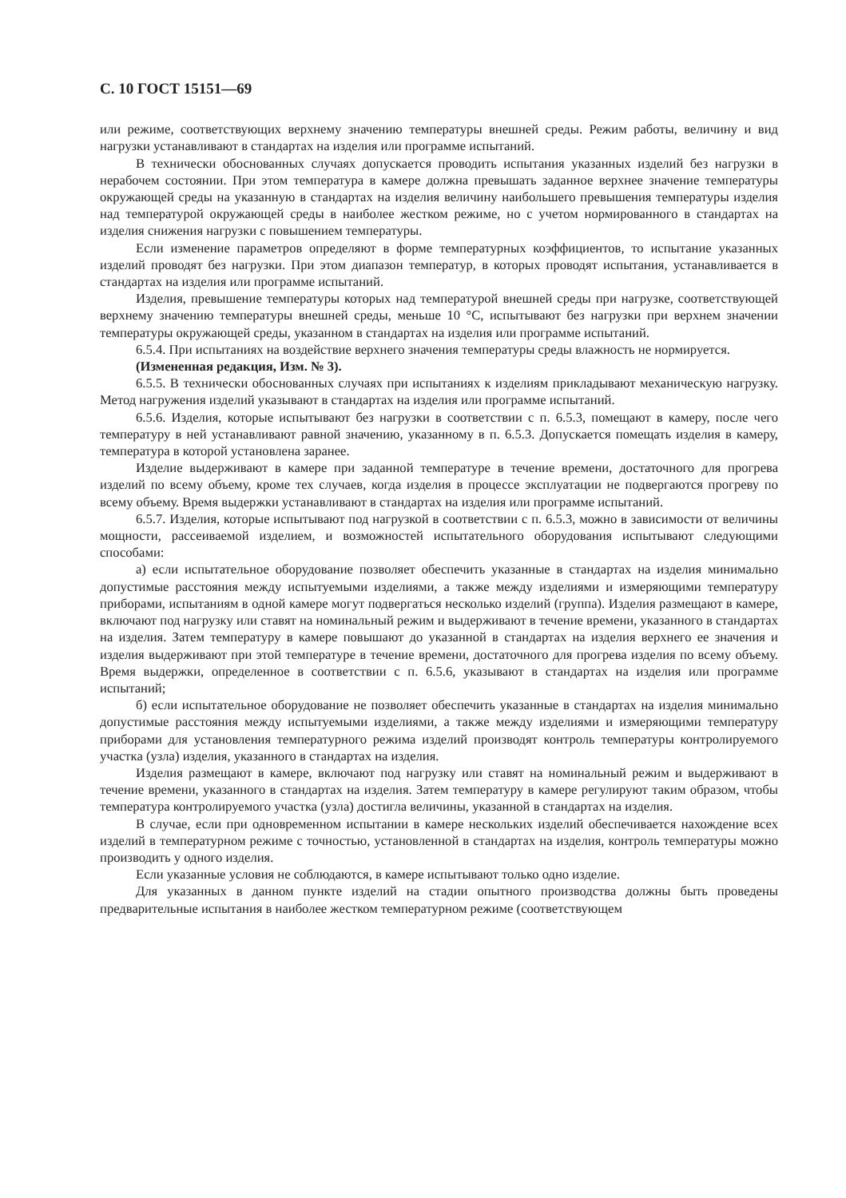С. 10 ГОСТ 15151—69
или режиме, соответствующих верхнему значению температуры внешней среды. Режим работы, величину и вид нагрузки устанавливают в стандартах на изделия или программе испытаний.
В технически обоснованных случаях допускается проводить испытания указанных изделий без нагрузки в нерабочем состоянии. При этом температура в камере должна превышать заданное верхнее значение температуры окружающей среды на указанную в стандартах на изделия величину наибольшего превышения температуры изделия над температурой окружающей среды в наиболее жестком режиме, но с учетом нормированного в стандартах на изделия снижения нагрузки с повышением температуры.
Если изменение параметров определяют в форме температурных коэффициентов, то испытание указанных изделий проводят без нагрузки. При этом диапазон температур, в которых проводят испытания, устанавливается в стандартах на изделия или программе испытаний.
Изделия, превышение температуры которых над температурой внешней среды при нагрузке, соответствующей верхнему значению температуры внешней среды, меньше 10 °С, испытывают без нагрузки при верхнем значении температуры окружающей среды, указанном в стандартах на изделия или программе испытаний.
6.5.4. При испытаниях на воздействие верхнего значения температуры среды влажность не нормируется.
(Измененная редакция, Изм. № 3).
6.5.5. В технически обоснованных случаях при испытаниях к изделиям прикладывают механическую нагрузку. Метод нагружения изделий указывают в стандартах на изделия или программе испытаний.
6.5.6. Изделия, которые испытывают без нагрузки в соответствии с п. 6.5.3, помещают в камеру, после чего температуру в ней устанавливают равной значению, указанному в п. 6.5.3. Допускается помещать изделия в камеру, температура в которой установлена заранее.
Изделие выдерживают в камере при заданной температуре в течение времени, достаточного для прогрева изделий по всему объему, кроме тех случаев, когда изделия в процессе эксплуатации не подвергаются прогреву по всему объему. Время выдержки устанавливают в стандартах на изделия или программе испытаний.
6.5.7. Изделия, которые испытывают под нагрузкой в соответствии с п. 6.5.3, можно в зависимости от величины мощности, рассеиваемой изделием, и возможностей испытательного оборудования испытывают следующими способами:
а) если испытательное оборудование позволяет обеспечить указанные в стандартах на изделия минимально допустимые расстояния между испытуемыми изделиями, а также между изделиями и измеряющими температуру приборами, испытаниям в одной камере могут подвергаться несколько изделий (группа). Изделия размещают в камере, включают под нагрузку или ставят на номинальный режим и выдерживают в течение времени, указанного в стандартах на изделия. Затем температуру в камере повышают до указанной в стандартах на изделия верхнего ее значения и изделия выдерживают при этой температуре в течение времени, достаточного для прогрева изделия по всему объему. Время выдержки, определенное в соответствии с п. 6.5.6, указывают в стандартах на изделия или программе испытаний;
б) если испытательное оборудование не позволяет обеспечить указанные в стандартах на изделия минимально допустимые расстояния между испытуемыми изделиями, а также между изделиями и измеряющими температуру приборами для установления температурного режима изделий производят контроль температуры контролируемого участка (узла) изделия, указанного в стандартах на изделия.
Изделия размещают в камере, включают под нагрузку или ставят на номинальный режим и выдерживают в течение времени, указанного в стандартах на изделия. Затем температуру в камере регулируют таким образом, чтобы температура контролируемого участка (узла) достигла величины, указанной в стандартах на изделия.
В случае, если при одновременном испытании в камере нескольких изделий обеспечивается нахождение всех изделий в температурном режиме с точностью, установленной в стандартах на изделия, контроль температуры можно производить у одного изделия.
Если указанные условия не соблюдаются, в камере испытывают только одно изделие.
Для указанных в данном пункте изделий на стадии опытного производства должны быть проведены предварительные испытания в наиболее жестком температурном режиме (соответствующем